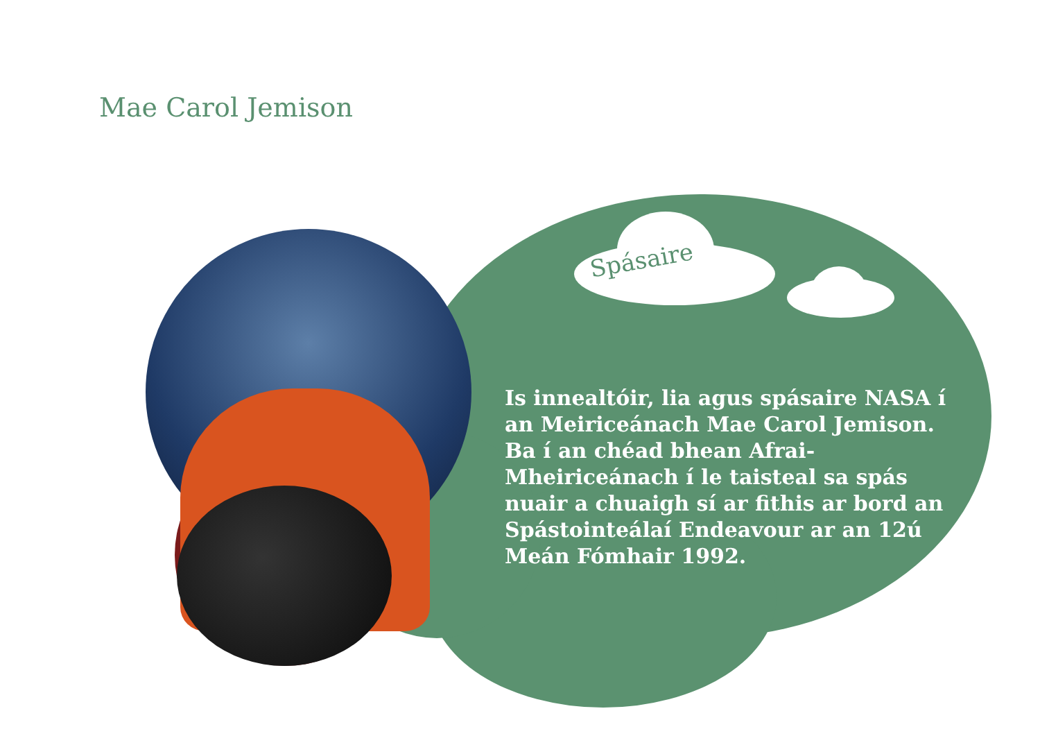Mae Carol Jemison
Spásaire
Is innealtóir, lia agus spásaire NASA í an Meiriceánach Mae Carol Jemison. Ba í an chéad bhean Afrai-Mheiriceánach í le taisteal sa spás nuair a chuaigh sí ar fithis ar bord an Spástointeálaí Endeavour ar an 12ú Meán Fómhair 1992.